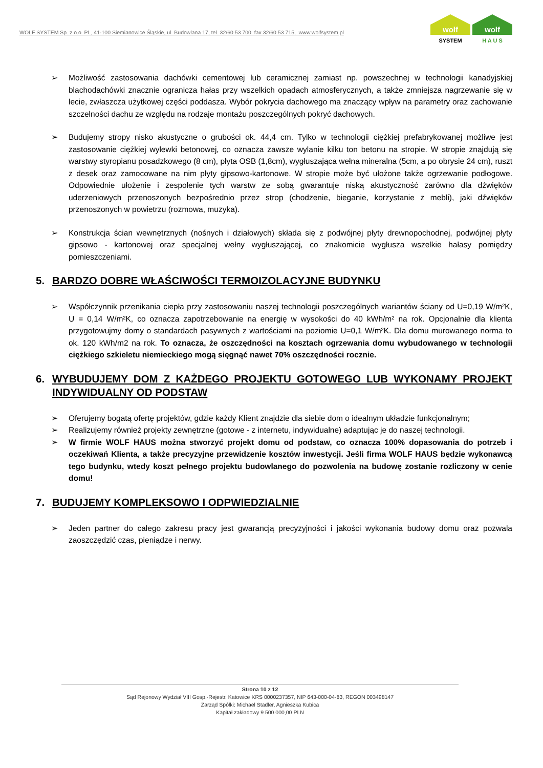WOLF SYSTEM Sp. z o.o. PL, 41-100 Siemianowice Śląskie, ul. Budowlana 17, tel. 32/60 53 700 fax.32/60 53 715, www.wolfsystem.pl
wolf
SYSTEM
wolf
H A U S
➢ Możliwość zastosowania dachówki cementowej lub ceramicznej zamiast np. powszechnej w technologii kanadyjskiej blachodachówki znacznie ogranicza hałas przy wszelkich opadach atmosferycznych, a także zmniejsza nagrzewanie się w lecie, zwłaszcza użytkowej części poddasza. Wybór pokrycia dachowego ma znaczący wpływ na parametry oraz zachowanie szczelności dachu ze względu na rodzaje montażu poszczególnych pokryć dachowych.
➢ Budujemy stropy nisko akustyczne o grubości ok. 44,4 cm. Tylko w technologii ciężkiej prefabrykowanej możliwe jest zastosowanie ciężkiej wylewki betonowej, co oznacza zawsze wylanie kilku ton betonu na stropie. W stropie znajdują się warstwy styropianu posadzkowego (8 cm), płyta OSB (1,8cm), wygłuszająca wełna mineralna (5cm, a po obrysie 24 cm), ruszt z desek oraz zamocowane na nim płyty gipsowo-kartonowe. W stropie może być ułożone także ogrzewanie podłogowe. Odpowiednie ułożenie i zespolenie tych warstw ze sobą gwarantuje niską akustyczność zarówno dla dźwięków uderzeniowych przenoszonych bezpośrednio przez strop (chodzenie, bieganie, korzystanie z mebli), jaki dźwięków przenoszonych w powietrzu (rozmowa, muzyka).
➢ Konstrukcja ścian wewnętrznych (nośnych i działowych) składa się z podwójnej płyty drewnopochodnej, podwójnej płyty gipsowo - kartonowej oraz specjalnej wełny wygłuszającej, co znakomicie wygłusza wszelkie hałasy pomiędzy pomieszczeniami.
5. BARDZO DOBRE WŁAŚCIWOŚCI TERMOIZOLACYJNE BUDYNKU
➢ Współczynnik przenikania ciepła przy zastosowaniu naszej technologii poszczególnych wariantów ściany od U=0,19 W/m²K, U = 0,14 W/m²K, co oznacza zapotrzebowanie na energię w wysokości do 40 kWh/m² na rok. Opcjonalnie dla klienta przygotowujmy domy o standardach pasywnych z wartościami na poziomie U=0,1 W/m²K. Dla domu murowanego norma to ok. 120 kWh/m2 na rok. To oznacza, że oszczędności na kosztach ogrzewania domu wybudowanego w technologii ciężkiego szkieletu niemieckiego mogą sięgnąć nawet 70% oszczędności rocznie.
6. WYBUDUJEMY DOM Z KAŻDEGO PROJEKTU GOTOWEGO LUB WYKONAMY PROJEKT INDYWIDUALNY OD PODSTAW
➢ Oferujemy bogatą ofertę projektów, gdzie każdy Klient znajdzie dla siebie dom o idealnym układzie funkcjonalnym;
➢ Realizujemy również projekty zewnętrzne (gotowe - z internetu, indywidualne) adaptując je do naszej technologii.
➢ W firmie WOLF HAUS można stworzyć projekt domu od podstaw, co oznacza 100% dopasowania do potrzeb i oczekiwań Klienta, a także precyzyjne przewidzenie kosztów inwestycji. Jeśli firma WOLF HAUS będzie wykonawcą tego budynku, wtedy koszt pełnego projektu budowlanego do pozwolenia na budowę zostanie rozliczony w cenie domu!
7. BUDUJEMY KOMPLEKSOWO I ODPWIEDZIALNIE
➢ Jeden partner do całego zakresu pracy jest gwarancją precyzyjności i jakości wykonania budowy domu oraz pozwala zaoszczędzić czas, pieniądze i nerwy.
Strona 10 z 12
Sąd Rejonowy Wydział VIII Gosp.-Rejestr. Katowice KRS 0000237357, NIP 643-000-04-83, REGON 003498147
Zarząd Spółki: Michael Stadler, Agnieszka Kubica
Kapitał zakładowy 9.500.000,00 PLN